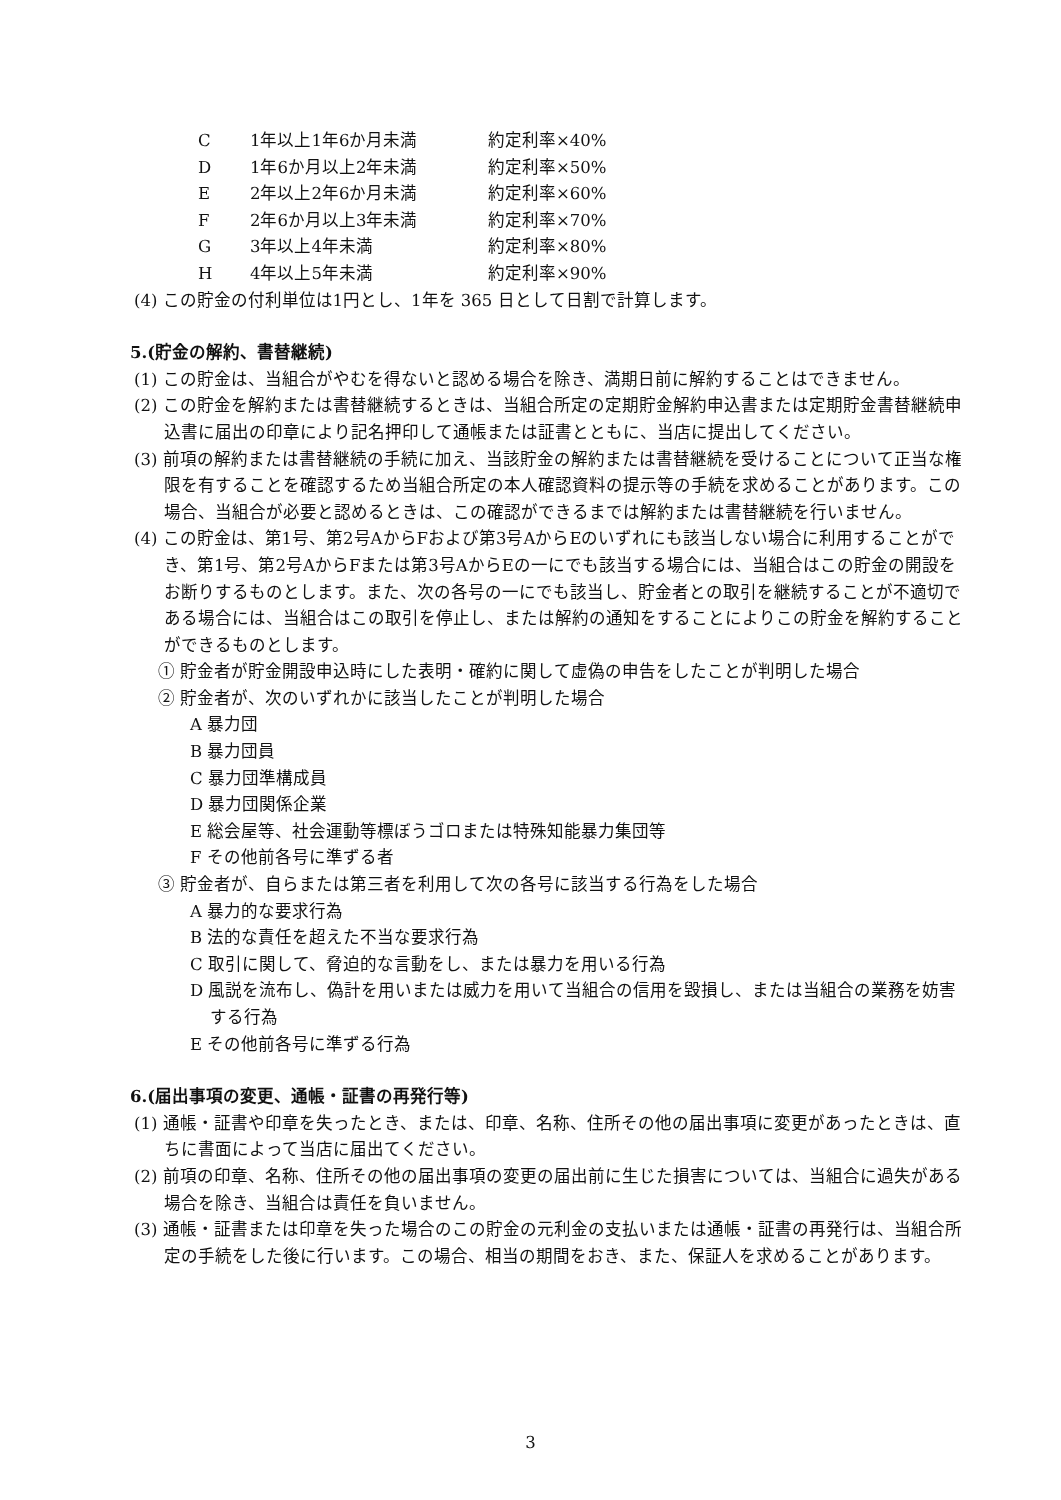C 1年以上1年6か月未満 約定利率×40%
D 1年6か月以上2年未満 約定利率×50%
E 2年以上2年6か月未満 約定利率×60%
F 2年6か月以上3年未満 約定利率×70%
G 3年以上4年未満 約定利率×80%
H 4年以上5年未満 約定利率×90%
(4) この貯金の付利単位は1円とし、1年を 365 日として日割で計算します。
5.(貯金の解約、書替継続)
(1) この貯金は、当組合がやむを得ないと認める場合を除き、満期日前に解約することはできません。
(2) この貯金を解約または書替継続するときは、当組合所定の定期貯金解約申込書または定期貯金書替継続申込書に届出の印章により記名押印して通帳または証書とともに、当店に提出してください。
(3) 前項の解約または書替継続の手続に加え、当該貯金の解約または書替継続を受けることについて正当な権限を有することを確認するため当組合所定の本人確認資料の提示等の手続を求めることがあります。この場合、当組合が必要と認めるときは、この確認ができるまでは解約または書替継続を行いません。
(4) この貯金は、第1号、第2号AからFおよび第3号AからEのいずれにも該当しない場合に利用することができ、第1号、第2号AからFまたは第3号AからEの一にでも該当する場合には、当組合はこの貯金の開設をお断りするものとします。また、次の各号の一にでも該当し、貯金者との取引を継続することが不適切である場合には、当組合はこの取引を停止し、または解約の通知をすることによりこの貯金を解約することができるものとします。
① 貯金者が貯金開設申込時にした表明・確約に関して虚偽の申告をしたことが判明した場合
② 貯金者が、次のいずれかに該当したことが判明した場合
A 暴力団
B 暴力団員
C 暴力団準構成員
D 暴力団関係企業
E 総会屋等、社会運動等標ぼうゴロまたは特殊知能暴力集団等
F その他前各号に準ずる者
③ 貯金者が、自らまたは第三者を利用して次の各号に該当する行為をした場合
A 暴力的な要求行為
B 法的な責任を超えた不当な要求行為
C 取引に関して、脅迫的な言動をし、または暴力を用いる行為
D 風説を流布し、偽計を用いまたは威力を用いて当組合の信用を毀損し、または当組合の業務を妨害する行為
E その他前各号に準ずる行為
6.(届出事項の変更、通帳・証書の再発行等)
(1) 通帳・証書や印章を失ったとき、または、印章、名称、住所その他の届出事項に変更があったときは、直ちに書面によって当店に届出てください。
(2) 前項の印章、名称、住所その他の届出事項の変更の届出前に生じた損害については、当組合に過失がある場合を除き、当組合は責任を負いません。
(3) 通帳・証書または印章を失った場合のこの貯金の元利金の支払いまたは通帳・証書の再発行は、当組合所定の手続をした後に行います。この場合、相当の期間をおき、また、保証人を求めることがあります。
3